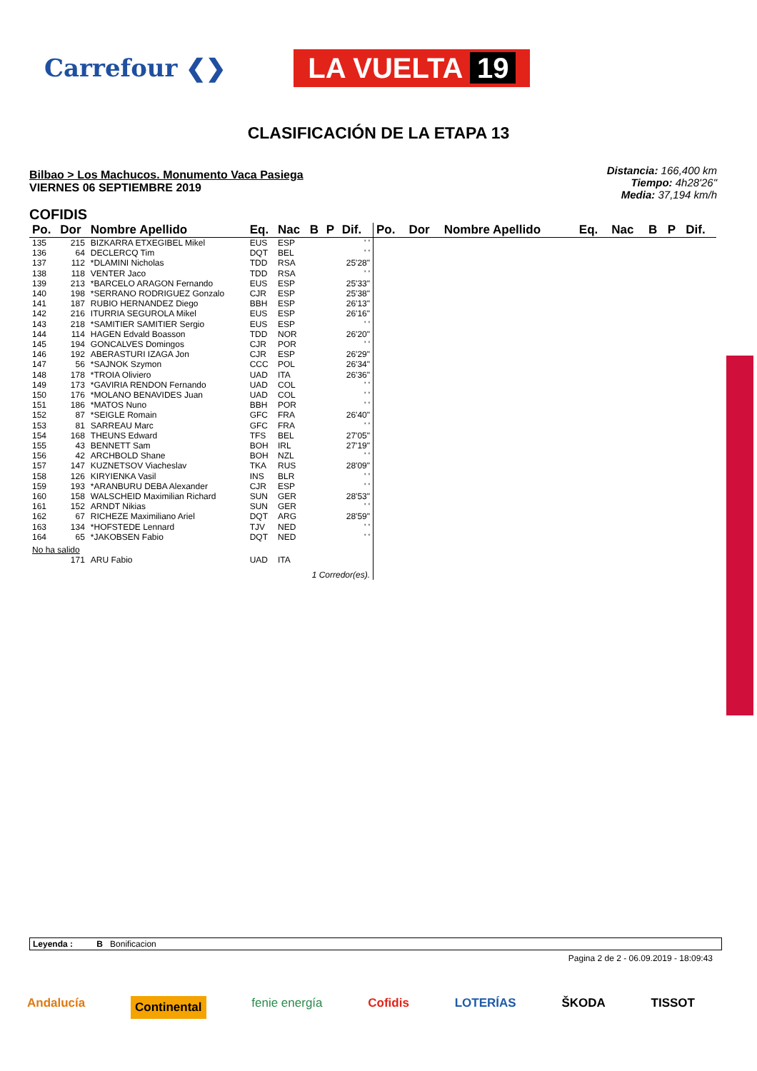Carrefour ❮❯
LA VUELTA 19
CLASIFICACIÓN DE LA ETAPA 13
Bilbao > Los Machucos. Monumento Vaca Pasiega
VIERNES 06 SEPTIEMBRE 2019
Distancia: 166,400 km
Tiempo: 4h28'26"
Media: 37,194 km/h
COFIDIS
| Po. | Dor | Nombre Apellido | Eq. | Nac | B | P | Dif. |
| --- | --- | --- | --- | --- | --- | --- | --- |
| 135 | 215 | BIZKARRA ETXEGIBEL Mikel | EUS | ESP | | | ' ' |
| 136 | 64 | DECLERCQ Tim | DQT | BEL | | | ' ' |
| 137 | 112 | *DLAMINI Nicholas | TDD | RSA | | | 25'28" |
| 138 | 118 | VENTER Jaco | TDD | RSA | | | ' ' |
| 139 | 213 | *BARCELO ARAGON Fernando | EUS | ESP | | | 25'33" |
| 140 | 198 | *SERRANO RODRIGUEZ Gonzalo | CJR | ESP | | | 25'38" |
| 141 | 187 | RUBIO HERNANDEZ Diego | BBH | ESP | | | 26'13" |
| 142 | 216 | ITURRIA SEGUROLA Mikel | EUS | ESP | | | 26'16" |
| 143 | 218 | *SAMITIER SAMITIER Sergio | EUS | ESP | | | ' ' |
| 144 | 114 | HAGEN Edvald Boasson | TDD | NOR | | | 26'20" |
| 145 | 194 | GONCALVES Domingos | CJR | POR | | | ' ' |
| 146 | 192 | ABERASTURI IZAGA Jon | CJR | ESP | | | 26'29" |
| 147 | 56 | *SAJNOK Szymon | CCC | POL | | | 26'34" |
| 148 | 178 | *TROIA Oliviero | UAD | ITA | | | 26'36" |
| 149 | 173 | *GAVIRIA RENDON Fernando | UAD | COL | | | ' ' |
| 150 | 176 | *MOLANO BENAVIDES Juan | UAD | COL | | | ' ' |
| 151 | 186 | *MATOS Nuno | BBH | POR | | | ' ' |
| 152 | 87 | *SEIGLE Romain | GFC | FRA | | | 26'40" |
| 153 | 81 | SARREAU Marc | GFC | FRA | | | ' ' |
| 154 | 168 | THEUNS Edward | TFS | BEL | | | 27'05" |
| 155 | 43 | BENNETT Sam | BOH | IRL | | | 27'19" |
| 156 | 42 | ARCHBOLD Shane | BOH | NZL | | | ' ' |
| 157 | 147 | KUZNETSOV Viacheslav | TKA | RUS | | | 28'09" |
| 158 | 126 | KIRYIENKA Vasil | INS | BLR | | | ' ' |
| 159 | 193 | *ARANBURU DEBA Alexander | CJR | ESP | | | ' ' |
| 160 | 158 | WALSCHEID Maximilian Richard | SUN | GER | | | 28'53" |
| 161 | 152 | ARNDT Nikias | SUN | GER | | | ' ' |
| 162 | 67 | RICHEZE Maximiliano Ariel | DQT | ARG | | | 28'59" |
| 163 | 134 | *HOFSTEDE Lennard | TJV | NED | | | ' ' |
| 164 | 65 | *JAKOBSEN Fabio | DQT | NED | | | ' ' |
| No ha salido | | | | | | | |
| | 171 | ARU Fabio | UAD | ITA | | | |
| 1 Corredor(es). | | | | | | | |
| Po. | Dor | Nombre Apellido | Eq. | Nac | B | P | Dif. |
| --- | --- | --- | --- | --- | --- | --- | --- |
Leyenda : B Bonificacion
Pagina 2 de 2 - 06.09.2019 - 18:09:43
Andalucía Continental fenie energía Cofidis LOTERÍAS ŠKODA TISSOT